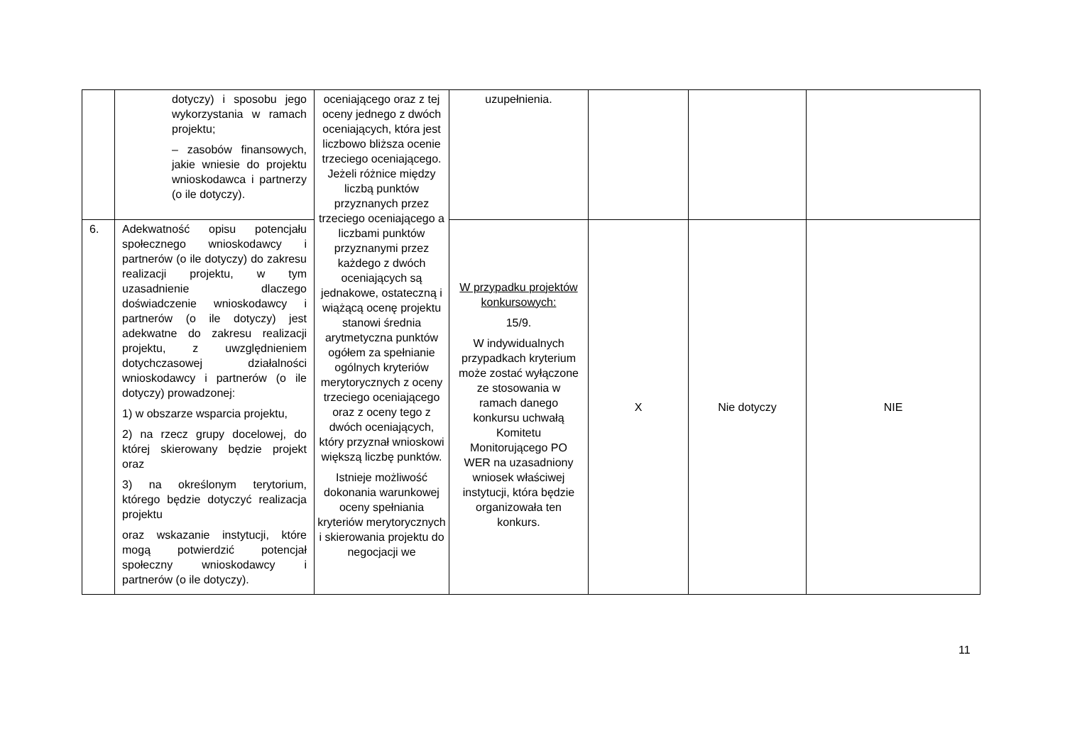| | dotyczy) i sposobu jego wykorzystania w ramach projektu; – zasobów finansowych, jakie wniesie do projektu wnioskodawca i partnerzy (o ile dotyczy). | oceniającego oraz z tej oceny jednego z dwóch oceniających, która jest liczbowo bliższa ocenie trzeciego oceniającego. Jeżeli różnice między liczbą punktów przyznanych przez trzeciego oceniającego a liczbami punktów przyznanymi przez każdego z dwóch oceniających są jednakowe, ostateczną i wiążącą ocenę projektu stanowi średnia arytmetyczna punktów ogółem za spełnianie ogólnych kryteriów merytorycznych z oceny trzeciego oceniającego oraz z oceny tego z dwóch oceniających, który przyznał wnioskowi większą liczbę punktów. Istnieje możliwość dokonania warunkowej oceny spełniania kryteriów merytorycznych i skierowania projektu do negocjacji we | uzupełnienia. | | | |
| 6. | Adekwatność opisu potencjału społecznego wnioskodawcy i partnerów (o ile dotyczy) do zakresu realizacji projektu, w tym uzasadnienie dlaczego doświadczenie wnioskodawcy i partnerów (o ile dotyczy) jest adekwatne do zakresu realizacji projektu, z uwzględnieniem dotychczasowej działalności wnioskodawcy i partnerów (o ile dotyczy) prowadzonej: 1) w obszarze wsparcia projektu, 2) na rzecz grupy docelowej, do której skierowany będzie projekt oraz 3) na określonym terytorium, którego będzie dotyczyć realizacja projektu oraz wskazanie instytucji, które mogą potwierdzić potencjał społeczny wnioskodawcy i partnerów (o ile dotyczy). | | W przypadku projektów konkursowych: 15/9. W indywidualnych przypadkach kryterium może zostać wyłączone ze stosowania w ramach danego konkursu uchwałą Komitetu Monitorującego PO WER na uzasadniony wniosek właściwej instytucji, która będzie organizowała ten konkurs. | X | Nie dotyczy | NIE |
11